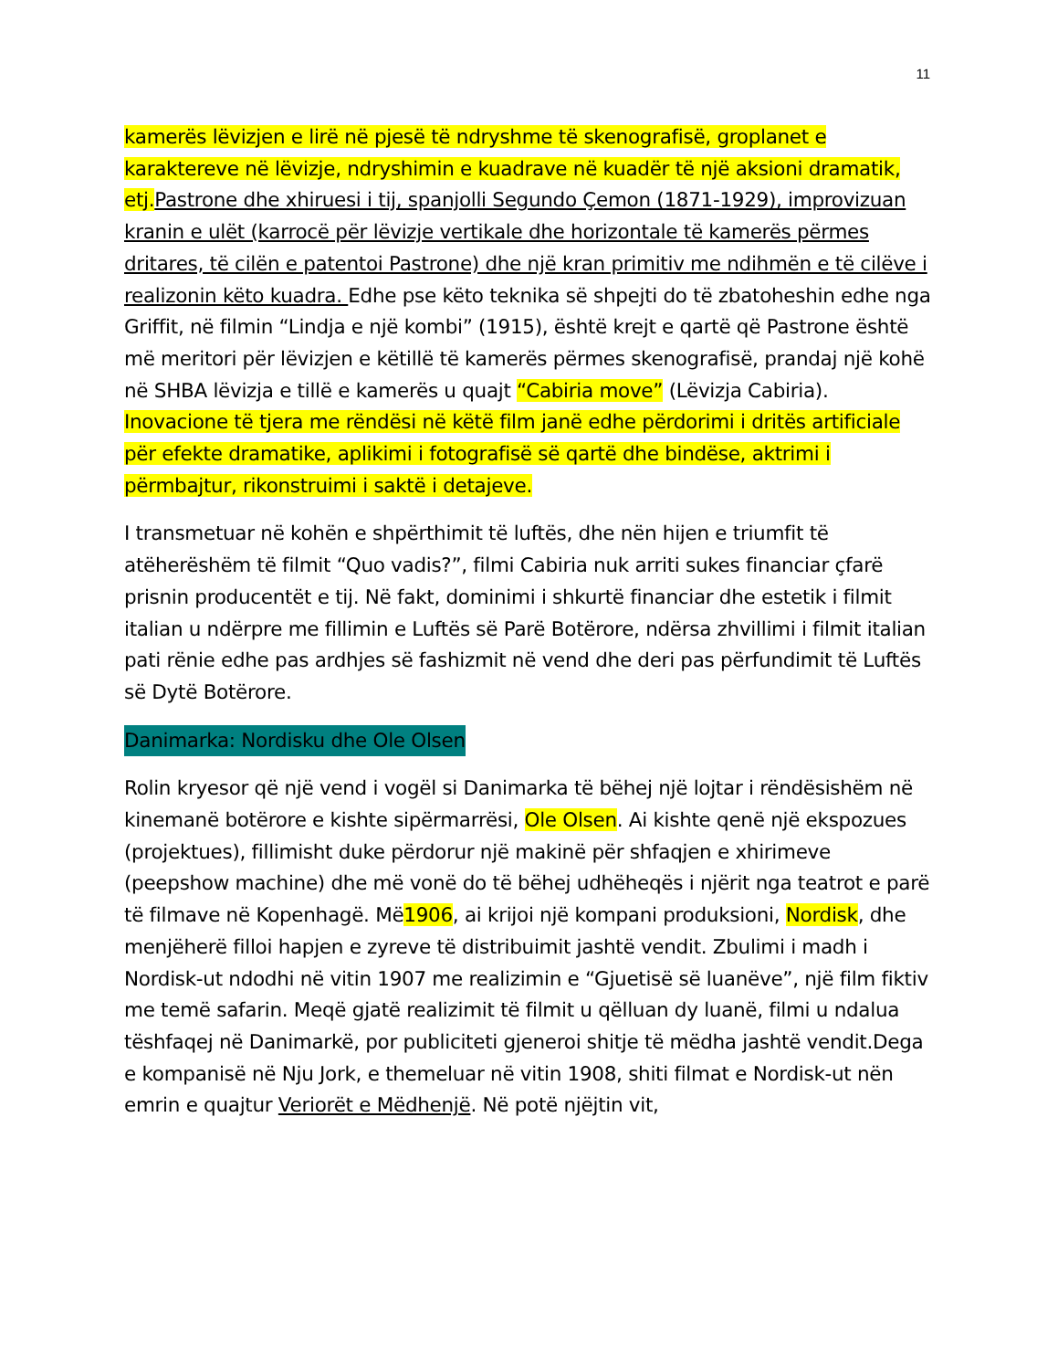11
kamerës lëvizjen e lirë në pjesë të ndryshme të skenografisë, groplanet e karaktereve në lëvizje, ndryshimin e kuadrave në kuadër të një aksioni dramatik, etj. Pastrone dhe xhiruesi i tij, spanjolli Segundo Çemon (1871-1929), improvizuan kranin e ulët (karrocë për lëvizje vertikale dhe horizontale të kamerës përmes dritares, të cilën e patentoi Pastrone) dhe një kran primitiv me ndihmën e të cilëve i realizonin këto kuadra. Edhe pse këto teknika së shpejti do të zbatoheshin edhe nga Griffit, në filmin “Lindja e një kombi” (1915), është krejt e qartë që Pastrone është më meritori për lëvizjen e këtillë të kamerës përmes skenografisë, prandaj një kohë në SHBA lëvizja e tillë e kamerës u quajt “Cabiria move” (Lëvizja Cabiria). Inovacione të tjera me rëndësi në këtë film janë edhe përdorimi i dritës artificiale për efekte dramatike, aplikimi i fotografisë së qartë dhe bindëse, aktrimi i përmbajtur, rikonstruimi i saktë i detajeve.
I transmetuar në kohën e shpërthimit të luftës, dhe nën hijen e triumfit të atëherëshëm të filmit “Quo vadis?”, filmi Cabiria nuk arriti sukes financiar çfarë prisnin producentët e tij. Në fakt, dominimi i shkurtë financiar dhe estetik i filmit italian u ndërpre me fillimin e Luftës së Parë Botërore, ndërsa zhvillimi i filmit italian pati rënie edhe pas ardhjes së fashizmit në vend dhe deri pas përfundimit të Luftës së Dytë Botërore.
Danimarka: Nordisku dhe Ole Olsen
Rolin kryesor që një vend i vogël si Danimarka të bëhej një lojtar i rëndësishëm në kinemanë botërore e kishte sipërmarrësi, Ole Olsen. Ai kishte qenë një ekspozues (projektues), fillimisht duke përdorur një makinë për shfaqjen e xhirimeve (peepshow machine) dhe më vonë do të bëhej udhëheqës i njërit nga teatrot e parë të filmave në Kopenhagë. Më1906, ai krijoi një kompani produksioni, Nordisk, dhe menjëherë filloi hapjen e zyreve të distribuimit jashtë vendit. Zbulimi i madh i Nordisk-ut ndodhi në vitin 1907 me realizimin e “Gjuetisë së luanëve”, një film fiktiv me temë safarin. Meqë gjatë realizimit të filmit u qëlluan dy luanë, filmi u ndalua tëshfaqej në Danimarkë, por publiciteti gjeneroi shitje të mëdha jashtë vendit.Dega e kompanisë në Nju Jork, e themeluar në vitin 1908, shiti filmat e Nordisk-ut nën emrin e quajtur Veriorët e Mëdhenjë. Në potë njëjtin vit,